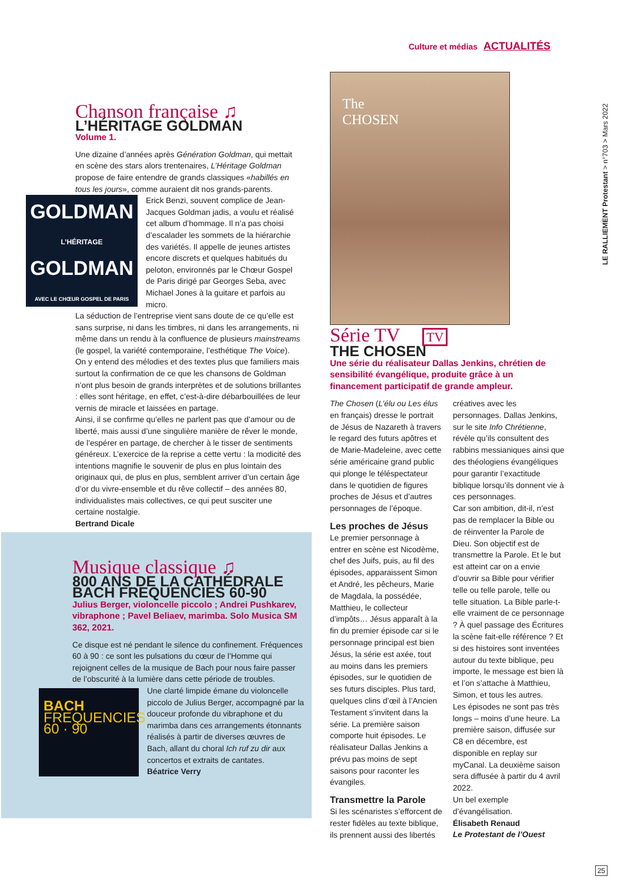Culture et médias ACTUALITÉS
LE RALLIEMENT Protestant > n°703 > Mars 2022
Chanson française ♫
L’HÉRITAGE GOLDMAN
Volume 1.
Une dizaine d’années après Génération Goldman, qui mettait en scène des stars alors trentenaires, L’Héritage Goldman propose de faire entendre de grands classiques «habillés en tous les jours», comme auraient dit nos grands-parents.
GOLDMAN
L’HÉRITAGE
GOLDMAN
AVEC LE CHŒUR GOSPEL DE PARIS
Erick Benzi, souvent complice de Jean-Jacques Goldman jadis, a voulu et réalisé cet album d’hommage. Il n’a pas choisi d’escalader les sommets de la hiérarchie des variétés. Il appelle de jeunes artistes encore discrets et quelques habitués du peloton, environnés par le Chœur Gospel de Paris dirigé par Georges Seba, avec Michael Jones à la guitare et parfois au micro.
La séduction de l’entreprise vient sans doute de ce qu’elle est sans surprise, ni dans les timbres, ni dans les arrangements, ni même dans un rendu à la confluence de plusieurs mainstreams (le gospel, la variété contemporaine, l’esthétique The Voice). On y entend des mélodies et des textes plus que familiers mais surtout la confirmation de ce que les chansons de Goldman n’ont plus besoin de grands interprètes et de solutions brillantes : elles sont héritage, en effet, c’est-à-dire débarbouillées de leur vernis de miracle et laissées en partage.
Ainsi, il se confirme qu’elles ne parlent pas que d’amour ou de liberté, mais aussi d’une singulière manière de rêver le monde, de l’espérer en partage, de chercher à le tisser de sentiments généreux. L’exercice de la reprise a cette vertu : la modicité des intentions magnifie le souvenir de plus en plus lointain des originaux qui, de plus en plus, semblent arriver d’un certain âge d’or du vivre-ensemble et du rêve collectif – des années 80, individualistes mais collectives, ce qui peut susciter une certaine nostalgie.
Bertrand Dicale
Musique classique ♫
800 ANS DE LA CATHÉDRALE BACH FREQUENCIES 60-90
Julius Berger, violoncelle piccolo ; Andrei Pushkarev, vibraphone ; Pavel Beliaev, marimba. Solo Musica SM 362, 2021.
Ce disque est né pendant le silence du confinement. Fréquences 60 à 90 : ce sont les pulsations du cœur de l’Homme qui rejoignent celles de la musique de Bach pour nous faire passer de l’obscurité à la lumière dans cette période de troubles.
BACH
FREQUENCIES
60 · 90
Une clarté limpide émane du violoncelle piccolo de Julius Berger, accompagné par la douceur profonde du vibraphone et du marimba dans ces arrangements étonnants réalisés à partir de diverses œuvres de Bach, allant du choral Ich ruf zu dir aux concertos et extraits de cantates.
Béatrice Verry
The
CHOSEN
Série TV TV
THE CHOSEN
Une série du réalisateur Dallas Jenkins, chrétien de sensibilité évangélique, produite grâce à un financement participatif de grande ampleur.
The Chosen (L’élu ou Les élus en français) dresse le portrait de Jésus de Nazareth à travers le regard des futurs apôtres et de Marie-Madeleine, avec cette série américaine grand public qui plonge le téléspectateur dans le quotidien de figures proches de Jésus et d’autres personnages de l’époque.
Les proches de Jésus
Le premier personnage à entrer en scène est Nicodème, chef des Juifs, puis, au fil des épisodes, apparaissent Simon et André, les pêcheurs, Marie de Magdala, la possédée, Matthieu, le collecteur d’impôts… Jésus apparaît à la fin du premier épisode car si le personnage principal est bien Jésus, la série est axée, tout au moins dans les premiers épisodes, sur le quotidien de ses futurs disciples. Plus tard, quelques clins d’œil à l’Ancien Testament s’invitent dans la série. La première saison comporte huit épisodes. Le réalisateur Dallas Jenkins a prévu pas moins de sept saisons pour raconter les évangiles.
Transmettre la Parole
Si les scénaristes s’efforcent de rester fidèles au texte biblique, ils prennent aussi des libertés créatives avec les personnages. Dallas Jenkins, sur le site Info Chrétienne, révèle qu’ils consultent des rabbins messianiques ainsi que des théologiens évangéliques pour garantir l’exactitude biblique lorsqu’ils donnent vie à ces personnages.
Car son ambition, dit-il, n’est pas de remplacer la Bible ou de réinventer la Parole de Dieu. Son objectif est de transmettre la Parole. Et le but est atteint car on a envie d’ouvrir sa Bible pour vérifier telle ou telle parole, telle ou telle situation. La Bible parle-t-elle vraiment de ce personnage ? À quel passage des Écritures la scène fait-elle référence ? Et si des histoires sont inventées autour du texte biblique, peu importe, le message est bien là et l’on s’attache à Matthieu, Simon, et tous les autres.
Les épisodes ne sont pas très longs – moins d’une heure. La première saison, diffusée sur C8 en décembre, est disponible en replay sur myCanal. La deuxième saison sera diffusée à partir du 4 avril 2022.
Un bel exemple d’évangélisation.
Élisabeth Renaud
Le Protestant de l’Ouest
25